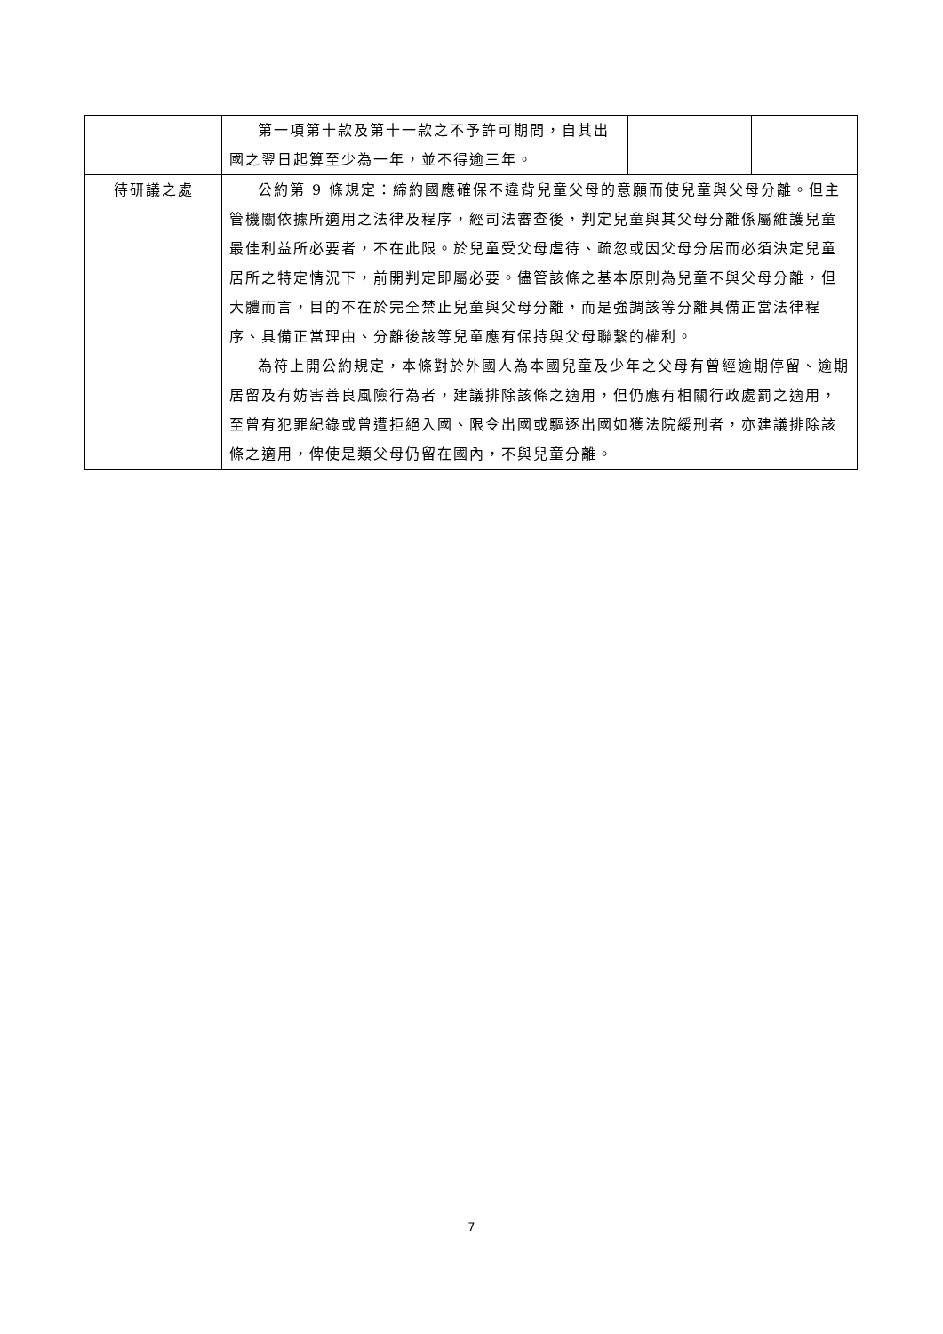| | 第一項第十款及第十一款之不予許可期間，自其出國之翌日起算至少為一年，並不得逾三年。 | | |
| 待研議之處 | 公約第 9 條規定：締約國應確保不違背兒童父母的意願而使兒童與父母分離。但主管機關依據所適用之法律及程序，經司法審查後，判定兒童與其父母分離係屬維護兒童最佳利益所必要者，不在此限。於兒童受父母虐待、疏忽或因父母分居而必須決定兒童居所之特定情況下，前開判定即屬必要。儘管該條之基本原則為兒童不與父母分離，但大體而言，目的不在於完全禁止兒童與父母分離，而是強調該等分離具備正當法律程序、具備正當理由、分離後該等兒童應有保持與父母聯繫的權利。 為符上開公約規定，本條對於外國人為本國兒童及少年之父母有曾經逾期停留、逾期居留及有妨害善良風險行為者，建議排除該條之適用，但仍應有相關行政處罰之適用，至曾有犯罪紀錄或曾遭拒絕入國、限令出國或驅逐出國如獲法院緩刑者，亦建議排除該條之適用，俾使是類父母仍留在國內，不與兒童分離。 | | |
7